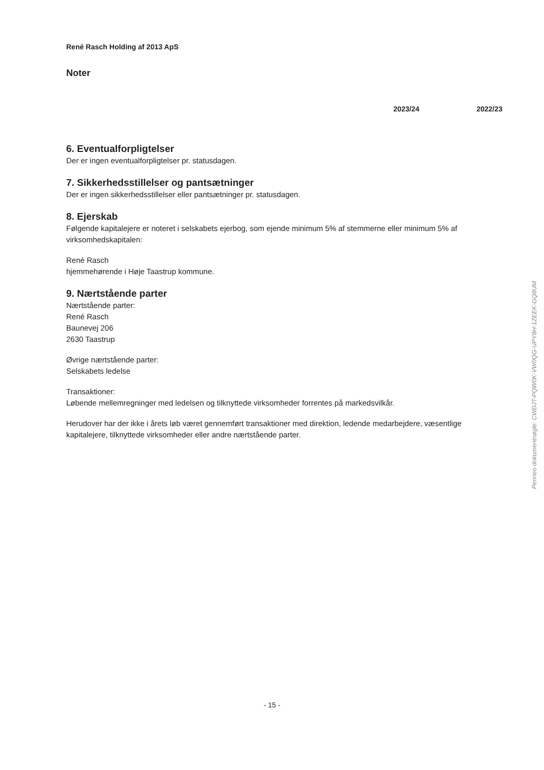René Rasch Holding af 2013 ApS
Noter
2023/24 2022/23
6. Eventualforpligtelser
Der er ingen eventualforpligtelser pr. statusdagen.
7. Sikkerhedsstillelser og pantsætninger
Der er ingen sikkerhedsstillelser eller pantsætninger pr. statusdagen.
8. Ejerskab
Følgende kapitalejere er noteret i selskabets ejerbog, som ejende minimum 5% af stemmerne eller minimum 5% af virksomhedskapitalen:
René Rasch
hjemmehørende i Høje Taastrup kommune.
9. Nærtstående parter
Nærtstående parter:
René Rasch
Baunevej 206
2630 Taastrup
Øvrige nærtstående parter:
Selskabets ledelse
Transaktioner:
Løbende mellemregninger med ledelsen og tilknyttede virksomheder forrentes på markedsvilkår.
Herudover har der ikke i årets løb været gennemført transaktioner med direktion, ledende medarbejdere, væsentlige kapitalejere, tilknyttede virksomheder eller andre nærtstående parter.
Penneo dokumentnøgle: CWDJT-PQW0K-VW0QG-UPY8H-1ZEEK-GQ8UM
- 15 -